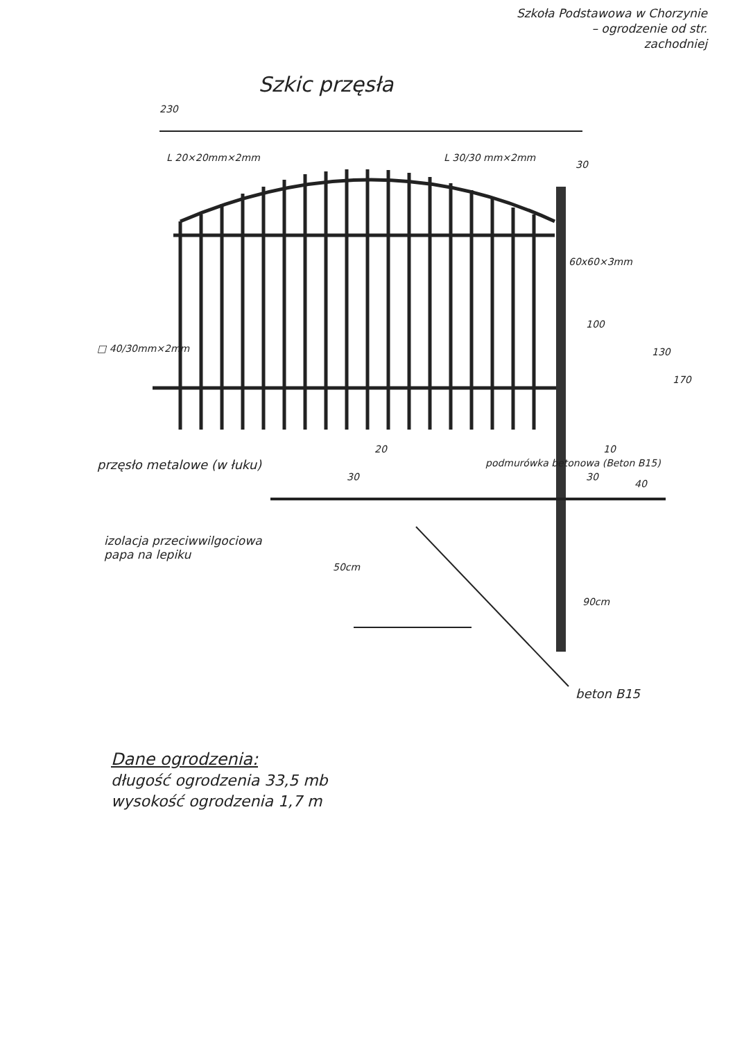Szkoła Podstawowa w Chorzynie
– ogrodzenie od str.
zachodniej
Szkic przęsła
230
L 20×20mm×2mm L 30/30 mm×2mm
30
60x60×3mm
100
130
170
□ 40/30mm×2mm
20 10
przęsło metalowe (w łuku) podmurówka betonowa (Beton B15)
30 30
40
izolacja przeciwwilgociowa
papa na lepiku
50cm
90cm
beton B15
Dane ogrodzenia:
długość ogrodzenia 33,5 mb
wysokość ogrodzenia 1,7 m